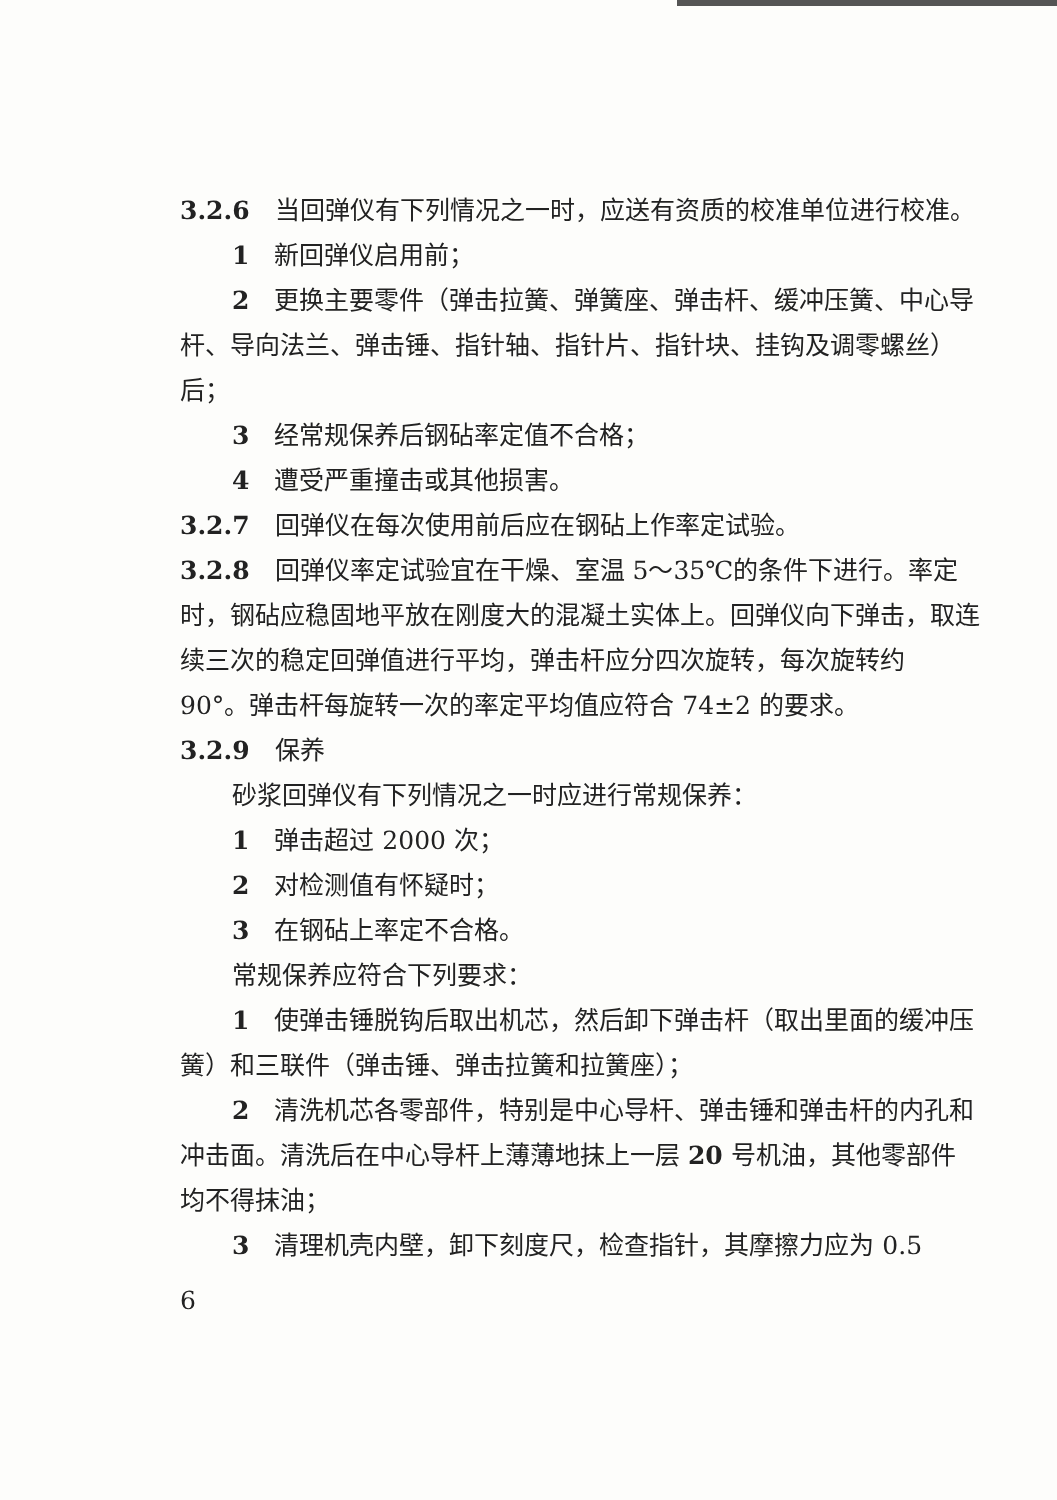3.2.6　当回弹仪有下列情况之一时，应送有资质的校准单位进行校准。
1　新回弹仪启用前；
2　更换主要零件（弹击拉簧、弹簧座、弹击杆、缓冲压簧、中心导杆、导向法兰、弹击锤、指针轴、指针片、指针块、挂钩及调零螺丝）后；
3　经常规保养后钢砧率定值不合格；
4　遭受严重撞击或其他损害。
3.2.7　回弹仪在每次使用前后应在钢砧上作率定试验。
3.2.8　回弹仪率定试验宜在干燥、室温 5～35℃的条件下进行。率定时，钢砧应稳固地平放在刚度大的混凝土实体上。回弹仪向下弹击，取连续三次的稳定回弹值进行平均，弹击杆应分四次旋转，每次旋转约 90°。弹击杆每旋转一次的率定平均值应符合 74±2 的要求。
3.2.9　保养
砂浆回弹仪有下列情况之一时应进行常规保养：
1　弹击超过 2000 次；
2　对检测值有怀疑时；
3　在钢砧上率定不合格。
常规保养应符合下列要求：
1　使弹击锤脱钩后取出机芯，然后卸下弹击杆（取出里面的缓冲压簧）和三联件（弹击锤、弹击拉簧和拉簧座）；
2　清洗机芯各零部件，特别是中心导杆、弹击锤和弹击杆的内孔和冲击面。清洗后在中心导杆上薄薄地抹上一层 20 号机油，其他零部件均不得抹油；
3　清理机壳内壁，卸下刻度尺，检查指针，其摩擦力应为 0.5
6